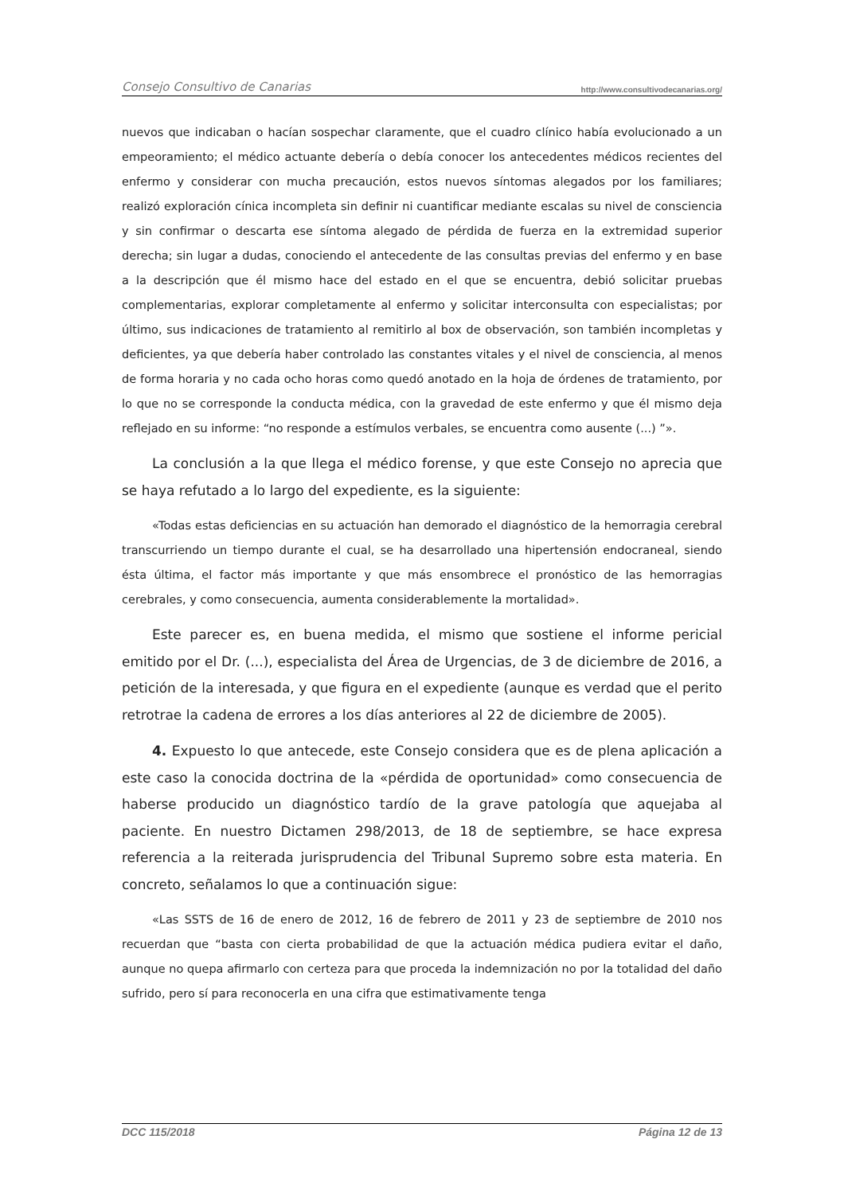Consejo Consultivo de Canarias http://www.consultivodecanarias.org/
nuevos que indicaban o hacían sospechar claramente, que el cuadro clínico había evolucionado a un empeoramiento; el médico actuante debería o debía conocer los antecedentes médicos recientes del enfermo y considerar con mucha precaución, estos nuevos síntomas alegados por los familiares; realizó exploración cínica incompleta sin definir ni cuantificar mediante escalas su nivel de consciencia y sin confirmar o descarta ese síntoma alegado de pérdida de fuerza en la extremidad superior derecha; sin lugar a dudas, conociendo el antecedente de las consultas previas del enfermo y en base a la descripción que él mismo hace del estado en el que se encuentra, debió solicitar pruebas complementarias, explorar completamente al enfermo y solicitar interconsulta con especialistas; por último, sus indicaciones de tratamiento al remitirlo al box de observación, son también incompletas y deficientes, ya que debería haber controlado las constantes vitales y el nivel de consciencia, al menos de forma horaria y no cada ocho horas como quedó anotado en la hoja de órdenes de tratamiento, por lo que no se corresponde la conducta médica, con la gravedad de este enfermo y que él mismo deja reflejado en su informe: “no responde a estímulos verbales, se encuentra como ausente (...) ”».
La conclusión a la que llega el médico forense, y que este Consejo no aprecia que se haya refutado a lo largo del expediente, es la siguiente:
«Todas estas deficiencias en su actuación han demorado el diagnóstico de la hemorragia cerebral transcurriendo un tiempo durante el cual, se ha desarrollado una hipertensión endocraneal, siendo ésta última, el factor más importante y que más ensombrece el pronóstico de las hemorragias cerebrales, y como consecuencia, aumenta considerablemente la mortalidad».
Este parecer es, en buena medida, el mismo que sostiene el informe pericial emitido por el Dr. (...), especialista del Área de Urgencias, de 3 de diciembre de 2016, a petición de la interesada, y que figura en el expediente (aunque es verdad que el perito retrotrae la cadena de errores a los días anteriores al 22 de diciembre de 2005).
4. Expuesto lo que antecede, este Consejo considera que es de plena aplicación a este caso la conocida doctrina de la «pérdida de oportunidad» como consecuencia de haberse producido un diagnóstico tardío de la grave patología que aquejaba al paciente. En nuestro Dictamen 298/2013, de 18 de septiembre, se hace expresa referencia a la reiterada jurisprudencia del Tribunal Supremo sobre esta materia. En concreto, señalamos lo que a continuación sigue:
«Las SSTS de 16 de enero de 2012, 16 de febrero de 2011 y 23 de septiembre de 2010 nos recuerdan que “basta con cierta probabilidad de que la actuación médica pudiera evitar el daño, aunque no quepa afirmarlo con certeza para que proceda la indemnización no por la totalidad del daño sufrido, pero sí para reconocerla en una cifra que estimativamente tenga
DCC 115/2018 Página 12 de 13